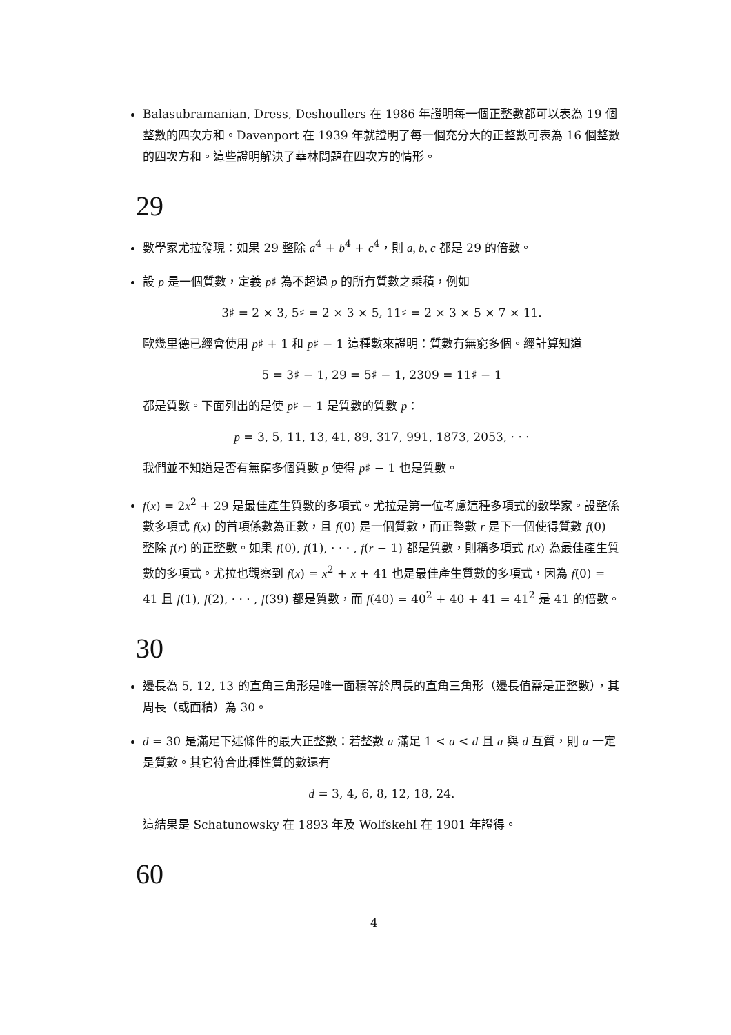Balasubramanian, Dress, Deshoullers 在 1986 年證明每一個正整數都可以表為 19 個整數的四次方和。Davenport 在 1939 年就證明了每一個充分大的正整數可表為 16 個整數的四次方和。這些證明解決了華林問題在四次方的情形。
29
數學家尤拉發現：如果 29 整除 a<sup>4</sup> + b<sup>4</sup> + c<sup>4</sup>，則 a, b, c 都是 29 的倍數。
設 p 是一個質數，定義 p♯ 為不超過 p 的所有質數之乘積，例如
3♯ = 2 × 3, 5♯ = 2 × 3 × 5, 11♯ = 2 × 3 × 5 × 7 × 11.
歐幾里德已經會使用 p♯ + 1 和 p♯ − 1 這種數來證明：質數有無窮多個。經計算知道
5 = 3♯ − 1, 29 = 5♯ − 1, 2309 = 11♯ − 1
都是質數。下面列出的是使 p♯ − 1 是質數的質數 p：
p = 3, 5, 11, 13, 41, 89, 317, 991, 1873, 2053, · · ·
我們並不知道是否有無窮多個質數 p 使得 p♯ − 1 也是質數。
f(x) = 2x<sup>2</sup> + 29 是最佳產生質數的多項式。尤拉是第一位考慮這種多項式的數學家。設整係數多項式 f(x) 的首項係數為正數，且 f(0) 是一個質數，而正整數 r 是下一個使得質數 f(0) 整除 f(r) 的正整數。如果 f(0), f(1), · · · , f(r − 1) 都是質數，則稱多項式 f(x) 為最佳產生質數的多項式。尤拉也觀察到 f(x) = x<sup>2</sup> + x + 41 也是最佳產生質數的多項式，因為 f(0) = 41 且 f(1), f(2), · · · , f(39) 都是質數，而 f(40) = 40<sup>2</sup> + 40 + 41 = 41<sup>2</sup> 是 41 的倍數。
30
邊長為 5, 12, 13 的直角三角形是唯一面積等於周長的直角三角形（邊長值需是正整數），其周長（或面積）為 30。
d = 30 是滿足下述條件的最大正整數：若整數 a 滿足 1 < a < d 且 a 與 d 互質，則 a 一定是質數。其它符合此種性質的數還有
d = 3, 4, 6, 8, 12, 18, 24.
這結果是 Schatunowsky 在 1893 年及 Wolfskehl 在 1901 年證得。
60
4